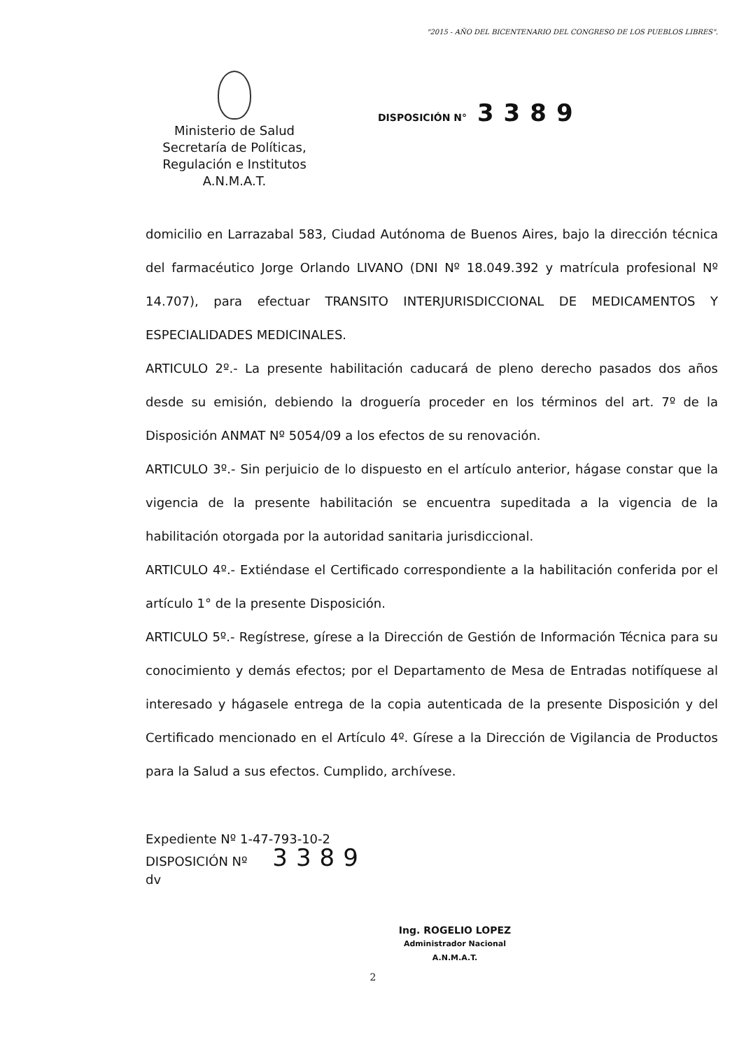"2015 - AÑO DEL BICENTENARIO DEL CONGRESO DE LOS PUEBLOS LIBRES".
Ministerio de Salud
Secretaría de Políticas,
Regulación e Institutos
A.N.M.A.T.
DISPOSICIÓN N° 3389
domicilio en Larrazabal 583, Ciudad Autónoma de Buenos Aires, bajo la dirección técnica del farmacéutico Jorge Orlando LIVANO (DNI Nº 18.049.392 y matrícula profesional Nº 14.707), para efectuar TRANSITO INTERJURISDICCIONAL DE MEDICAMENTOS Y ESPECIALIDADES MEDICINALES.
ARTICULO 2º.- La presente habilitación caducará de pleno derecho pasados dos años desde su emisión, debiendo la droguería proceder en los términos del art. 7º de la Disposición ANMAT Nº 5054/09 a los efectos de su renovación.
ARTICULO 3º.- Sin perjuicio de lo dispuesto en el artículo anterior, hágase constar que la vigencia de la presente habilitación se encuentra supeditada a la vigencia de la habilitación otorgada por la autoridad sanitaria jurisdiccional.
ARTICULO 4º.- Extiéndase el Certificado correspondiente a la habilitación conferida por el artículo 1° de la presente Disposición.
ARTICULO 5º.- Regístrese, gírese a la Dirección de Gestión de Información Técnica para su conocimiento y demás efectos; por el Departamento de Mesa de Entradas notifíquese al interesado y hágasele entrega de la copia autenticada de la presente Disposición y del Certificado mencionado en el Artículo 4º. Gírese a la Dirección de Vigilancia de Productos para la Salud a sus efectos. Cumplido, archívese.
Expediente Nº 1-47-793-10-2
DISPOSICIÓN Nº 3389
dv
Ing. ROGELIO LOPEZ
Administrador Nacional
A.N.M.A.T.
2